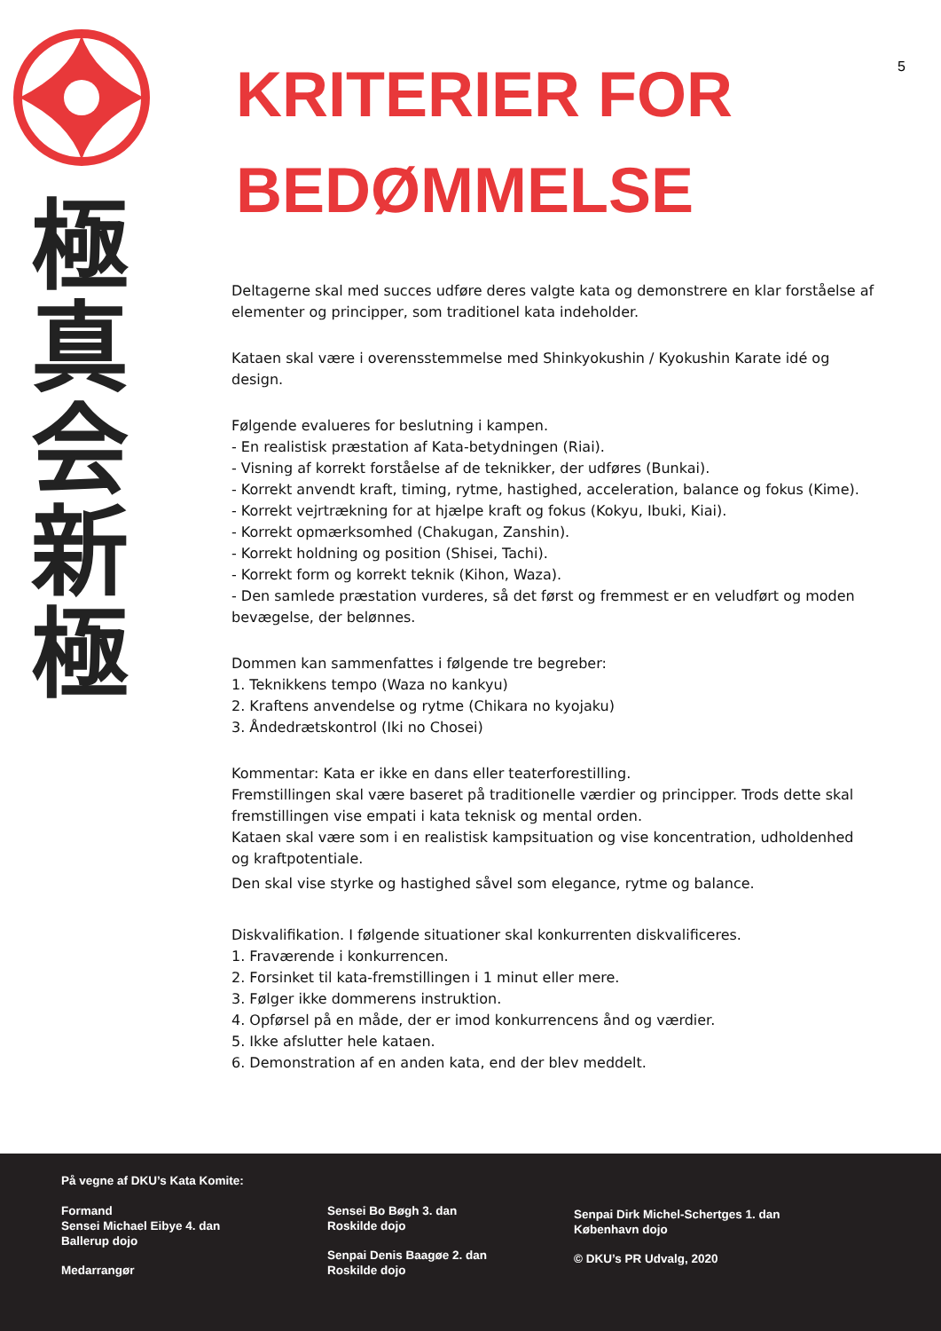極
真
会
新
極
5
KRITERIER FOR
BEDØMMELSE
Deltagerne skal med succes udføre deres valgte kata og demonstrere en klar forståelse af elementer og principper, som traditionel kata indeholder.
Kataen skal være i overensstemmelse med Shinkyokushin / Kyokushin Karate idé og design.
Følgende evalueres for beslutning i kampen.
- En realistisk præstation af Kata-betydningen (Riai).
- Visning af korrekt forståelse af de teknikker, der udføres (Bunkai).
- Korrekt anvendt kraft, timing, rytme, hastighed, acceleration, balance og fokus (Kime).
- Korrekt vejrtrækning for at hjælpe kraft og fokus (Kokyu, Ibuki, Kiai).
- Korrekt opmærksomhed (Chakugan, Zanshin).
- Korrekt holdning og position (Shisei, Tachi).
- Korrekt form og korrekt teknik (Kihon, Waza).
- Den samlede præstation vurderes, så det først og fremmest er en veludført og moden bevægelse, der belønnes.
Dommen kan sammenfattes i følgende tre begreber:
1. Teknikkens tempo (Waza no kankyu)
2. Kraftens anvendelse og rytme (Chikara no kyojaku)
3. Åndedrætskontrol (Iki no Chosei)
Kommentar: Kata er ikke en dans eller teaterforestilling.
Fremstillingen skal være baseret på traditionelle værdier og principper. Trods dette skal fremstillingen vise empati i kata teknisk og mental orden.
Kataen skal være som i en realistisk kampsituation og vise koncentration, udholdenhed og kraftpotentiale.
Den skal vise styrke og hastighed såvel som elegance, rytme og balance.
Diskvalifikation. I følgende situationer skal konkurrenten diskvalificeres.
1. Fraværende i konkurrencen.
2. Forsinket til kata-fremstillingen i 1 minut eller mere.
3. Følger ikke dommerens instruktion.
4. Opførsel på en måde, der er imod konkurrencens ånd og værdier.
5. Ikke afslutter hele kataen.
6. Demonstration af en anden kata, end der blev meddelt.
På vegne af DKU’s Kata Komite:
Formand
Sensei Michael Eibye 4. dan
Ballerup dojo
Medarrangør
Sensei Bo Bøgh 3. dan
Roskilde dojo
Senpai Denis Baagøe 2. dan
Roskilde dojo
Senpai Dirk Michel-Schertges 1. dan
København dojo
© DKU’s PR Udvalg, 2020